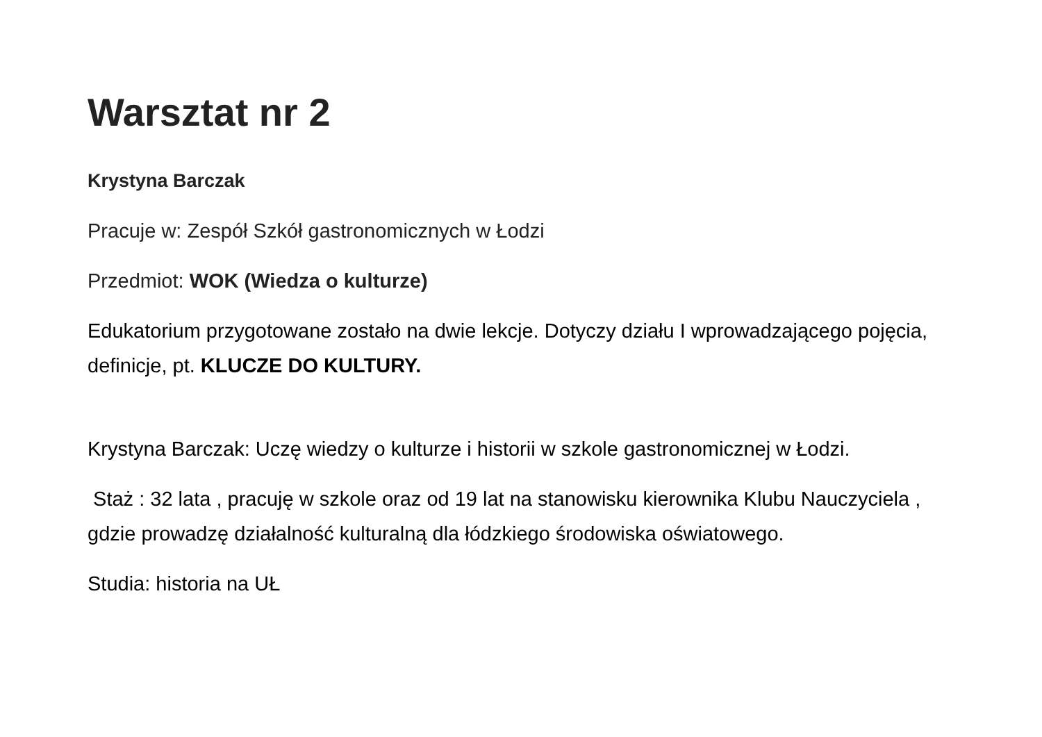Warsztat nr 2
Krystyna Barczak
Pracuje w: Zespół Szkół gastronomicznych w Łodzi
Przedmiot: WOK (Wiedza o kulturze)
Edukatorium przygotowane zostało na dwie lekcje. Dotyczy działu I wprowadzającego pojęcia, definicje, pt. KLUCZE DO KULTURY.
Krystyna Barczak: Uczę wiedzy o kulturze i historii w szkole gastronomicznej w Łodzi.
Staż : 32 lata , pracuję w szkole oraz od 19 lat na stanowisku kierownika Klubu Nauczyciela , gdzie prowadzę działalność kulturalną dla łódzkiego środowiska oświatowego.
Studia: historia na UŁ